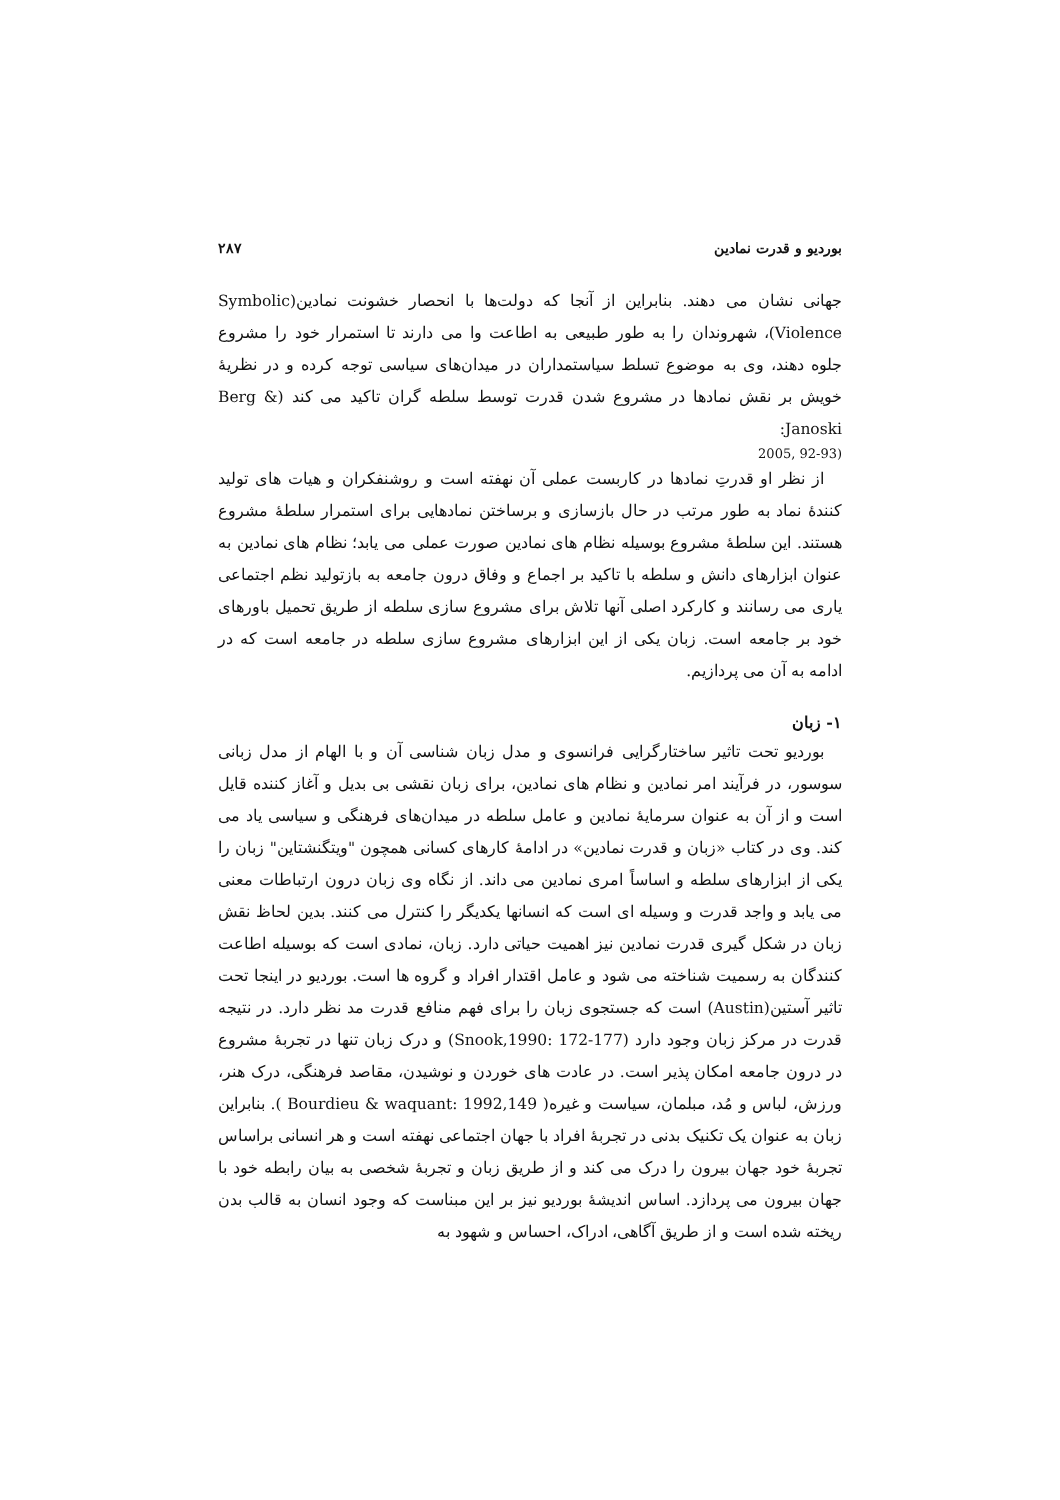بوردیو و قدرت نمادین ۲۸۷
جهانی نشان می دهند. بنابراین از آنجا که دولت‌ها با انحصار خشونت نمادین(Symbolic Violence)، شهروندان را به طور طبیعی به اطاعت وا می دارند تا استمرار خود را مشروع جلوه دهند، وی به موضوع تسلط سیاستمداران در میدان‌های سیاسی توجه کرده و در نظریهٔ خویش بر نقش نمادها در مشروع شدن قدرت توسط سلطه گران تاکید می کند (Berg & Janoski:
2005, 92-93)
از نظر او قدرتِ نمادها در کاربست عملی آن نهفته است و روشنفکران و هیات های تولید کنندهٔ نماد به طور مرتب در حال بازسازی و برساختن نمادهایی برای استمرار سلطهٔ مشروع هستند. این سلطهٔ مشروع بوسیله نظام های نمادین صورت عملی می یابد؛ نظام های نمادین به عنوان ابزارهای دانش و سلطه با تاکید بر اجماع و وفاق درون جامعه به بازتولید نظم اجتماعی یاری می رسانند و کارکرد اصلی آنها تلاش برای مشروع سازی سلطه از طریق تحمیل باورهای خود بر جامعه است. زبان یکی از این ابزارهای مشروع سازی سلطه در جامعه است که در ادامه به آن می پردازیم.
۱- زبان
بوردیو تحت تاثیر ساختارگرایی فرانسوی و مدل زبان شناسی آن و با الهام از مدل زبانی سوسور، در فرآیند امر نمادین و نظام های نمادین، برای زبان نقشی بی بدیل و آغاز کننده قایل است و از آن به عنوان سرمایهٔ نمادین و عامل سلطه در میدان‌های فرهنگی و سیاسی یاد می کند. وی در کتاب «زبان و قدرت نمادین» در ادامهٔ کارهای کسانی همچون "ویتگنشتاین" زبان را یکی از ابزارهای سلطه و اساساً امری نمادین می داند. از نگاه وی زبان درون ارتباطات معنی می یابد و واجد قدرت و وسیله ای است که انسانها یکدیگر را کنترل می کنند. بدین لحاظ نقش زبان در شکل گیری قدرت نمادین نیز اهمیت حیاتی دارد. زبان، نمادی است که بوسیله اطاعت کنندگان به رسمیت شناخته می شود و عامل اقتدار افراد و گروه ها است. بوردیو در اینجا تحت تاثیر آستین(Austin) است که جستجوی زبان را برای فهم منافع قدرت مد نظر دارد. در نتیجه قدرت در مرکز زبان وجود دارد (Snook,1990: 172-177) و درک زبان تنها در تجربهٔ مشروع در درون جامعه امکان پذیر است. در عادت های خوردن و نوشیدن، مقاصد فرهنگی، درک هنر، ورزش، لباس و مُد، مبلمان، سیاست و غیره( Bourdieu & waquant: 1992,149 ). بنابراین زبان به عنوان یک تکنیک بدنی در تجربهٔ افراد با جهان اجتماعی نهفته است و هر انسانی براساس تجربهٔ خود جهان بیرون را درک می کند و از طریق زبان و تجربهٔ شخصی به بیان رابطه خود با جهان بیرون می پردازد. اساس اندیشهٔ بوردیو نیز بر این مبناست که وجود انسان به قالب بدن ریخته شده است و از طریق آگاهی، ادراک، احساس و شهود به